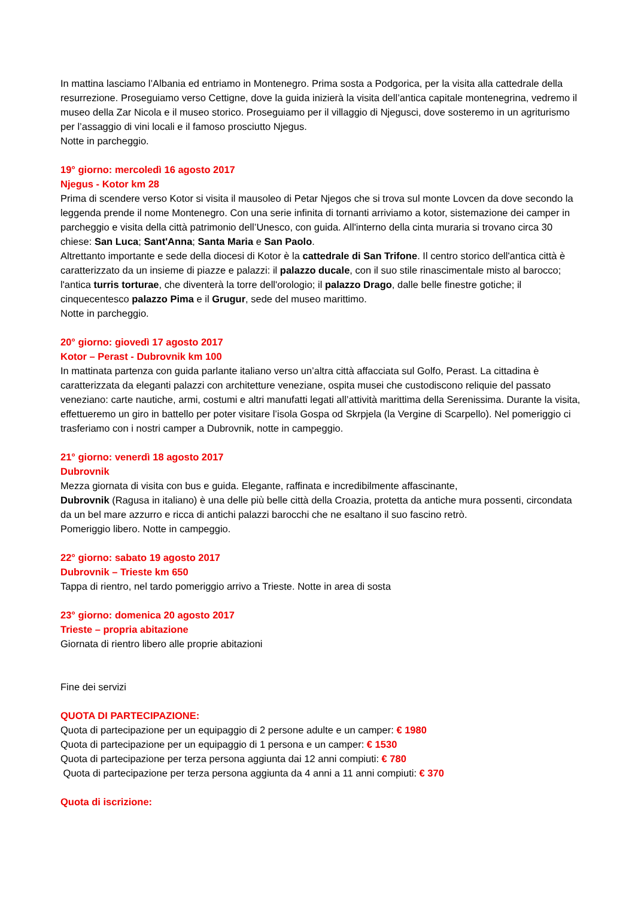In mattina lasciamo l’Albania ed entriamo in Montenegro. Prima sosta a Podgorica, per la visita alla cattedrale della resurrezione. Proseguiamo verso Cettigne, dove la guida inizierà la visita dell’antica capitale montenegrina, vedremo il museo della Zar Nicola e il museo storico. Proseguiamo per il villaggio di Njegusci, dove sosteremo in un agriturismo per l’assaggio di vini locali e il famoso prosciutto Njegus.
Notte in parcheggio.
19° giorno: mercoledì 16 agosto 2017
Njegus - Kotor km 28
Prima di scendere verso Kotor si visita il mausoleo di Petar Njegos che si trova sul monte Lovcen da dove secondo la leggenda prende il nome Montenegro. Con una serie infinita di tornanti arriviamo a kotor, sistemazione dei camper in parcheggio e visita della città patrimonio dell’Unesco, con guida. All'interno della cinta muraria si trovano circa 30 chiese: San Luca; Sant'Anna; Santa Maria e San Paolo.
Altrettanto importante e sede della diocesi di Kotor è la cattedrale di San Trifone. Il centro storico dell'antica città è caratterizzato da un insieme di piazze e palazzi: il palazzo ducale, con il suo stile rinascimentale misto al barocco; l'antica turris torturae, che diventerà la torre dell'orologio; il palazzo Drago, dalle belle finestre gotiche; il cinquecentesco palazzo Pima e il Grugur, sede del museo marittimo.
Notte in parcheggio.
20° giorno: giovedì 17 agosto 2017
Kotor – Perast - Dubrovnik km 100
In mattinata partenza con guida parlante italiano verso un’altra città affacciata sul Golfo, Perast. La cittadina è caratterizzata da eleganti palazzi con architetture veneziane, ospita musei che custodiscono reliquie del passato veneziano: carte nautiche, armi, costumi e altri manufatti legati all’attività marittima della Serenissima. Durante la visita, effettueremo un giro in battello per poter visitare l’isola Gospa od Skrpjela (la Vergine di Scarpello). Nel pomeriggio ci trasferiamo con i nostri camper a Dubrovnik, notte in campeggio.
21° giorno: venerdì 18 agosto 2017
Dubrovnik
Mezza giornata di visita con bus e guida. Elegante, raffinata e incredibilmente affascinante,
Dubrovnik (Ragusa in italiano) è una delle più belle città della Croazia, protetta da antiche mura possenti, circondata da un bel mare azzurro e ricca di antichi palazzi barocchi che ne esaltano il suo fascino retrò.
Pomeriggio libero. Notte in campeggio.
22° giorno: sabato 19 agosto 2017
Dubrovnik – Trieste km 650
Tappa di rientro, nel tardo pomeriggio arrivo a Trieste. Notte in area di sosta
23° giorno: domenica 20 agosto 2017
Trieste – propria abitazione
Giornata di rientro libero alle proprie abitazioni
Fine dei servizi
QUOTA DI PARTECIPAZIONE:
Quota di partecipazione per un equipaggio di 2 persone adulte e un camper: € 1980
Quota di partecipazione per un equipaggio di 1 persona e un camper: € 1530
Quota di partecipazione per terza persona aggiunta dai 12 anni compiuti: € 780
Quota di partecipazione per terza persona aggiunta da 4 anni a 11 anni compiuti: € 370
Quota di iscrizione: